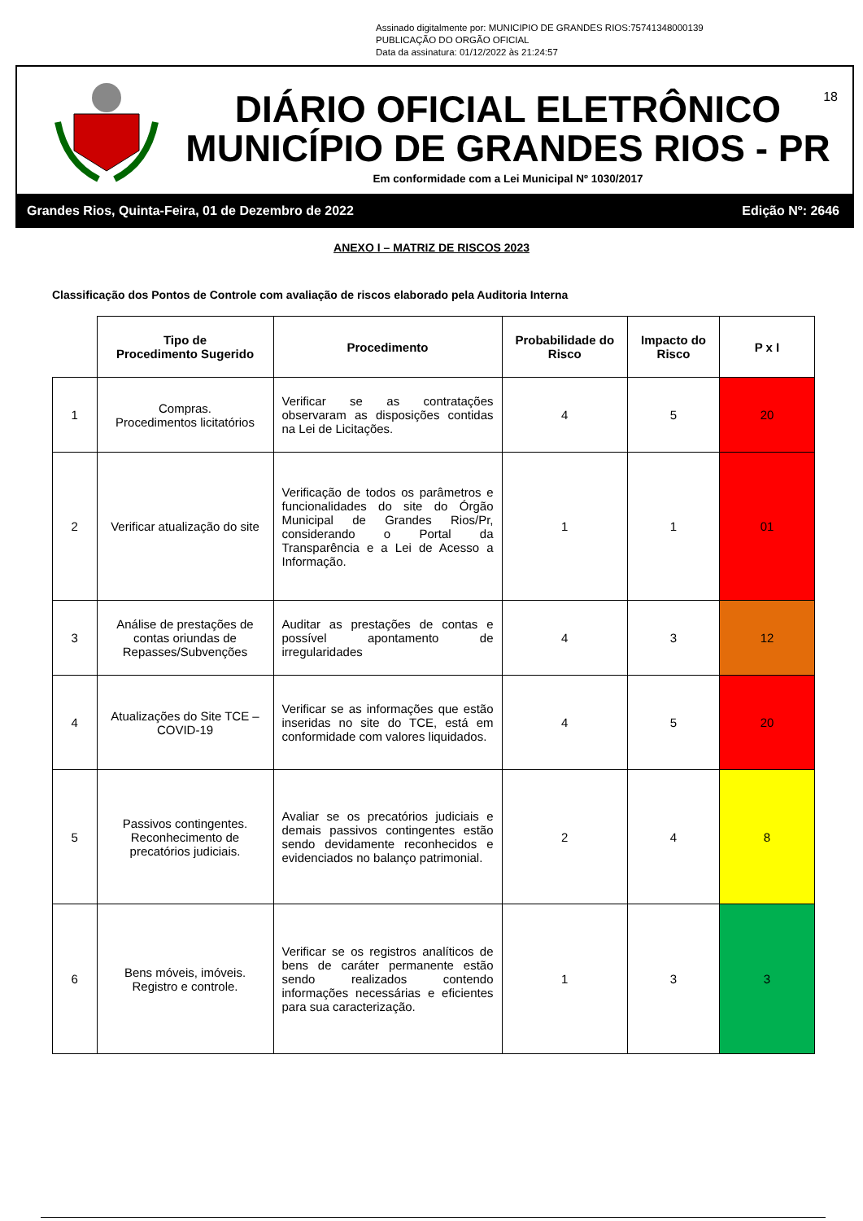Assinado digitalmente por: MUNICIPIO DE GRANDES RIOS:75741348000139
PUBLICAÇÃO DO ORGÃO OFICIAL
Data da assinatura: 01/12/2022 às 21:24:57
DIÁRIO OFICIAL ELETRÔNICO
MUNICÍPIO DE GRANDES RIOS - PR
Em conformidade com a Lei Municipal Nº 1030/2017
18
Grandes Rios, Quinta-Feira, 01 de Dezembro de 2022 Edição Nº: 2646
ANEXO I – MATRIZ DE RISCOS 2023
Classificação dos Pontos de Controle com avaliação de riscos elaborado pela Auditoria Interna
| | Tipo de Procedimento Sugerido | Procedimento | Probabilidade do Risco | Impacto do Risco | P x I |
| --- | --- | --- | --- | --- | --- |
| 1 | Compras. Procedimentos licitatórios | Verificar se as contratações observaram as disposições contidas na Lei de Licitações. | 4 | 5 | 20 |
| 2 | Verificar atualização do site | Verificação de todos os parâmetros e funcionalidades do site do Órgão Municipal de Grandes Rios/Pr, considerando o Portal da Transparência e a Lei de Acesso a Informação. | 1 | 1 | 01 |
| 3 | Análise de prestações de contas oriundas de Repasses/Subvenções | Auditar as prestações de contas e possível apontamento de irregularidades | 4 | 3 | 12 |
| 4 | Atualizações do Site TCE – COVID-19 | Verificar se as informações que estão inseridas no site do TCE, está em conformidade com valores liquidados. | 4 | 5 | 20 |
| 5 | Passivos contingentes. Reconhecimento de precatórios judiciais. | Avaliar se os precatórios judiciais e demais passivos contingentes estão sendo devidamente reconhecidos e evidenciados no balanço patrimonial. | 2 | 4 | 8 |
| 6 | Bens móveis, imóveis. Registro e controle. | Verificar se os registros analíticos de bens de caráter permanente estão sendo realizados contendo informações necessárias e eficientes para sua caracterização. | 1 | 3 | 3 |